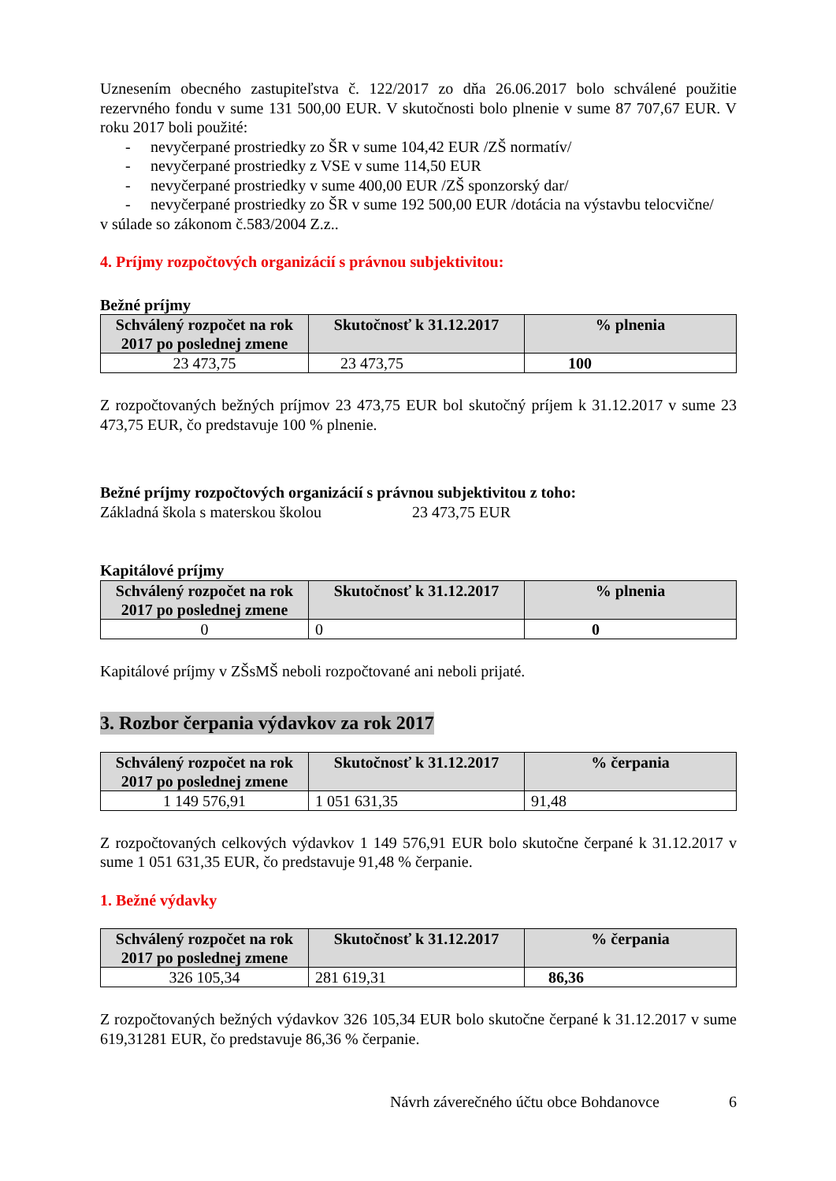Uznesením obecného zastupiteľstva č. 122/2017 zo dňa 26.06.2017 bolo schválené použitie rezervného fondu v sume 131 500,00 EUR. V skutočnosti bolo plnenie v sume 87 707,67 EUR. V roku 2017 boli použité:
- nevyčerpané prostriedky zo ŠR v sume 104,42 EUR /ZŠ normatív/
- nevyčerpané prostriedky z VSE v sume 114,50 EUR
- nevyčerpané prostriedky v sume 400,00 EUR /ZŠ sponzorský dar/
- nevyčerpané prostriedky zo ŠR v sume 192 500,00 EUR /dotácia na výstavbu telocvične/
v súlade so zákonom č.583/2004 Z.z..
4. Príjmy rozpočtových organizácií s právnou subjektivitou:
Bežné príjmy
| Schválený rozpočet na rok 2017 po poslednej zmene | Skutočnosť k 31.12.2017 | % plnenia |
| --- | --- | --- |
| 23 473,75 | 23 473,75 | 100 |
Z rozpočtovaných bežných príjmov 23 473,75 EUR bol skutočný príjem k 31.12.2017 v sume 23 473,75 EUR, čo predstavuje 100 % plnenie.
Bežné príjmy rozpočtových organizácií s právnou subjektivitou z toho:
Základná škola s materskou školou 23 473,75 EUR
Kapitálové príjmy
| Schválený rozpočet na rok 2017 po poslednej zmene | Skutočnosť k 31.12.2017 | % plnenia |
| --- | --- | --- |
| 0 | 0 | 0 |
Kapitálové príjmy v ZŠsMŠ neboli rozpočtované ani neboli prijaté.
3. Rozbor čerpania výdavkov za rok 2017
| Schválený rozpočet na rok 2017 po poslednej zmene | Skutočnosť k 31.12.2017 | % čerpania |
| --- | --- | --- |
| 1 149 576,91 | 1 051 631,35 | 91,48 |
Z rozpočtovaných celkových výdavkov 1 149 576,91 EUR bolo skutočne čerpané k 31.12.2017 v sume 1 051 631,35 EUR, čo predstavuje 91,48 % čerpanie.
1. Bežné výdavky
| Schválený rozpočet na rok 2017 po poslednej zmene | Skutočnosť k 31.12.2017 | % čerpania |
| --- | --- | --- |
| 326 105,34 | 281 619,31 | 86,36 |
Z rozpočtovaných bežných výdavkov 326 105,34 EUR bolo skutočne čerpané k 31.12.2017 v sume 619,31281 EUR, čo predstavuje 86,36 % čerpanie.
Návrh záverečného účtu obce Bohdanovce 6